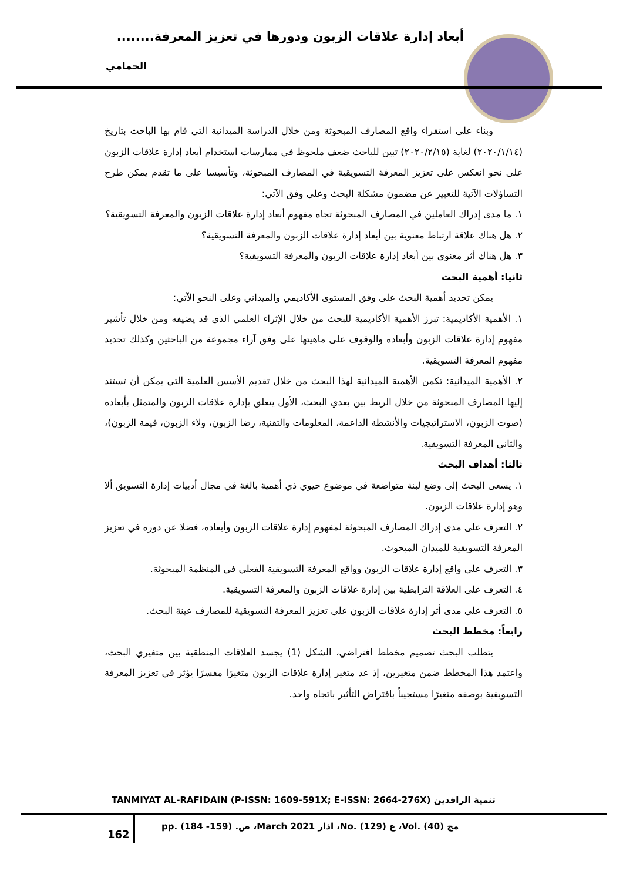أبعاد إدارة علاقات الزبون ودورها في تعزيز المعرفة........
الحمامي
وبناء على استقراء واقع المصارف المبحوثة ومن خلال الدراسة الميدانية التي قام بها الباحث بتاريخ (٢٠٢٠/١/١٤) لغاية (٢٠٢٠/٢/١٥) تبين للباحث ضعف ملحوظ في ممارسات استخدام أبعاد إدارة علاقات الزبون على نحو انعكس على تعزيز المعرفة التسويقية في المصارف المبحوثة، وتأسيسا على ما تقدم يمكن طرح التساؤلات الآتية للتعبير عن مضمون مشكلة البحث وعلى وفق الآتي:
١. ما مدى إدراك العاملين في المصارف المبحوثة تجاه مفهوم أبعاد إدارة علاقات الزبون والمعرفة التسويقية؟
٢. هل هناك علاقة ارتباط معنوية بين أبعاد إدارة علاقات الزبون والمعرفة التسويقية؟
٣. هل هناك أثر معنوي بين أبعاد إدارة علاقات الزبون والمعرفة التسويقية؟
ثانيا: أهمية البحث
يمكن تحديد أهمية البحث على وفق المستوى الأكاديمي والميداني وعلى النحو الآتي:
١. الأهمية الأكاديمية: تبرز الأهمية الأكاديمية للبحث من خلال الإثراء العلمي الذي قد يضيفه ومن خلال تأشير مفهوم إدارة علاقات الزبون وأبعاده والوقوف على ماهيتها على وفق آراء مجموعة من الباحثين وكذلك تحديد مفهوم المعرفة التسويقية.
٢. الأهمية الميدانية: تكمن الأهمية الميدانية لهذا البحث من خلال تقديم الأسس العلمية التي يمكن أن تستند إليها المصارف المبحوثة من خلال الربط بين بعدي البحث، الأول يتعلق بإدارة علاقات الزبون والمتمثل بأبعاده (صوت الزبون، الاستراتيجيات والأنشطة الداعمة، المعلومات والتقنية، رضا الزبون، ولاء الزبون، قيمة الزبون)، والثاني المعرفة التسويقية.
ثالثا: أهداف البحث
١. يسعى البحث إلى وضع لبنة متواضعة في موضوع حيوي ذي أهمية بالغة في مجال أدبيات إدارة التسويق ألا وهو إدارة علاقات الزبون.
٢. التعرف على مدى إدراك المصارف المبحوثة لمفهوم إدارة علاقات الزبون وأبعاده، فضلا عن دوره في تعزيز المعرفة التسويقية للميدان المبحوث.
٣. التعرف على واقع إدارة علاقات الزبون وواقع المعرفة التسويقية الفعلي في المنظمة المبحوثة.
٤. التعرف على العلاقة الترابطية بين إدارة علاقات الزبون والمعرفة التسويقية.
٥. التعرف على مدى أثر إدارة علاقات الزبون على تعزيز المعرفة التسويقية للمصارف عينة البحث.
رابعاً: مخطط البحث
يتطلب البحث تصميم مخطط افتراضي، الشكل (1) يجسد العلاقات المنطقية بين متغيري البحث، واعتمد هذا المخطط ضمن متغيرين، إذ عد متغير إدارة علاقات الزبون متغيرًا مفسرًا يؤثر في تعزيز المعرفة التسويقية بوصفه متغيرًا مستجيباً بافتراض التأثير باتجاه واحد.
تنمية الرافدين (TANMIYAT AL-RAFIDAIN (P-ISSN: 1609-591X; E-ISSN: 2664-276X
162
مج (40) .Vol، ع (129) .No، اذار March 2021، ص. (159- 184) .pp